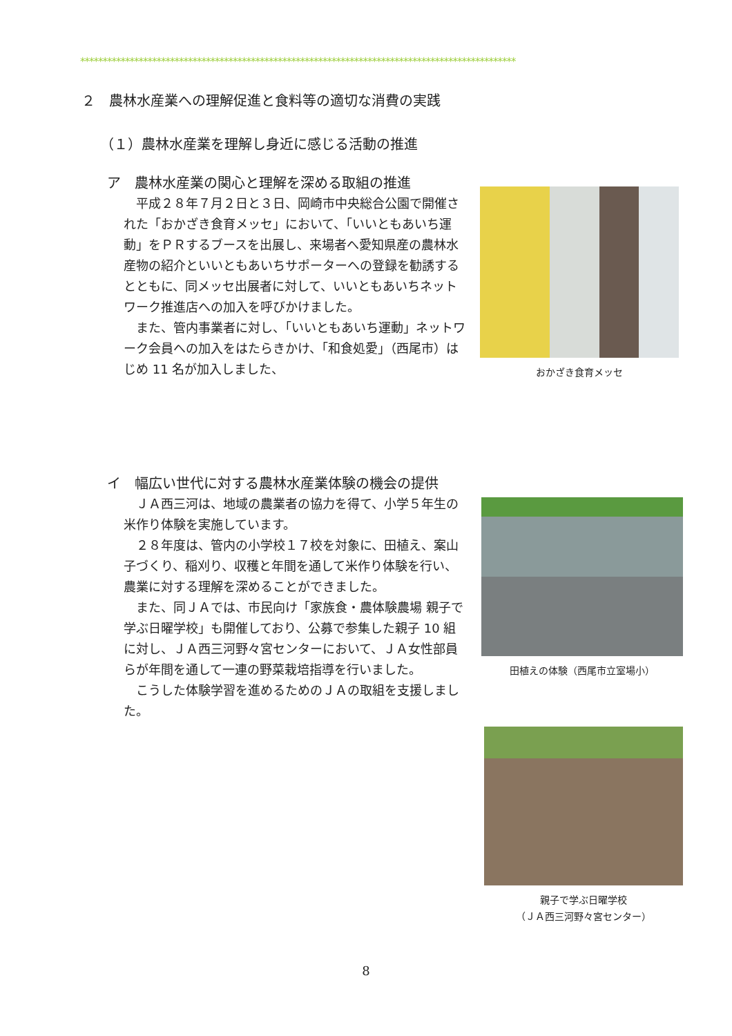*************************************************************************************************
２　農林水産業への理解促進と食料等の適切な消費の実践
（１）農林水産業を理解し身近に感じる活動の推進
ア　農林水産業の関心と理解を深める取組の推進
平成２８年７月２日と３日、岡崎市中央総合公園で開催された「おかざき食育メッセ」において、「いいともあいち運動」をＰＲするブースを出展し、来場者へ愛知県産の農林水産物の紹介といいともあいちサポーターへの登録を勧誘するとともに、同メッセ出展者に対して、いいともあいちネットワーク推進店への加入を呼びかけました。
また、管内事業者に対し、「いいともあいち運動」ネットワーク会員への加入をはたらきかけ、「和食処愛」（西尾市）はじめ 11 名が加入しました、
おかざき食育メッセ
イ　幅広い世代に対する農林水産業体験の機会の提供
ＪＡ西三河は、地域の農業者の協力を得て、小学５年生の米作り体験を実施しています。
２８年度は、管内の小学校１７校を対象に、田植え、案山子づくり、稲刈り、収穫と年間を通して米作り体験を行い、農業に対する理解を深めることができました。
また、同ＪＡでは、市民向け「家族食・農体験農場 親子で学ぶ日曜学校」も開催しており、公募で参集した親子 10 組に対し、ＪＡ西三河野々宮センターにおいて、ＪＡ女性部員らが年間を通して一連の野菜栽培指導を行いました。
こうした体験学習を進めるためのＪＡの取組を支援しました。
田植えの体験（西尾市立室場小）
親子で学ぶ日曜学校
（ＪＡ西三河野々宮センター）
8